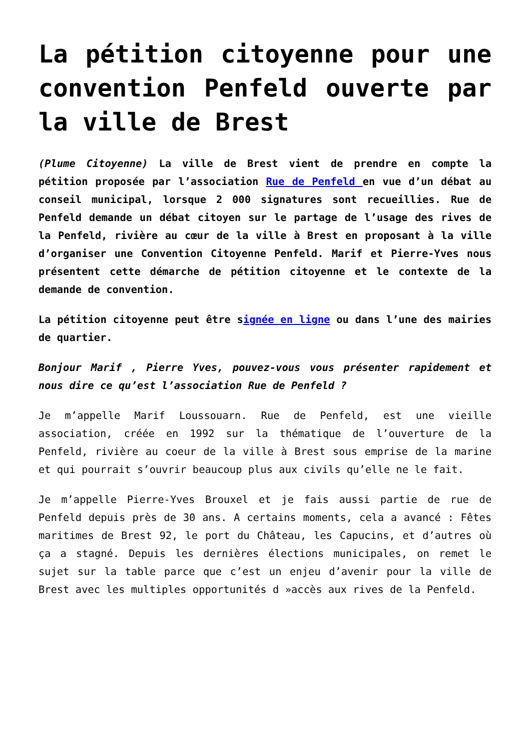La pétition citoyenne pour une convention Penfeld ouverte par la ville de Brest
(Plume Citoyenne) La ville de Brest vient de prendre en compte la pétition proposée par l’association Rue de Penfeld en vue d’un débat au conseil municipal, lorsque 2 000 signatures sont recueillies. Rue de Penfeld demande un débat citoyen sur le partage de l’usage des rives de la Penfeld, rivière au cœur de la ville à Brest en proposant à la ville d’organiser une Convention Citoyenne Penfeld. Marif et Pierre-Yves nous présentent cette démarche de pétition citoyenne et le contexte de la demande de convention.
La pétition citoyenne peut être signée en ligne ou dans l’une des mairies de quartier.
Bonjour Marif , Pierre Yves, pouvez-vous vous présenter rapidement et nous dire ce qu’est l’association Rue de Penfeld ?
Je m’appelle Marif Loussouarn. Rue de Penfeld, est une vieille association, créée en 1992 sur la thématique de l’ouverture de la Penfeld, rivière au coeur de la ville à Brest sous emprise de la marine et qui pourrait s’ouvrir beaucoup plus aux civils qu’elle ne le fait.
Je m’appelle Pierre-Yves Brouxel et je fais aussi partie de rue de Penfeld depuis près de 30 ans. A certains moments, cela a avancé : Fêtes maritimes de Brest 92, le port du Château, les Capucins, et d’autres où ça a stagné. Depuis les dernières élections municipales, on remet le sujet sur la table parce que c’est un enjeu d’avenir pour la ville de Brest avec les multiples opportunités d »accès aux rives de la Penfeld.